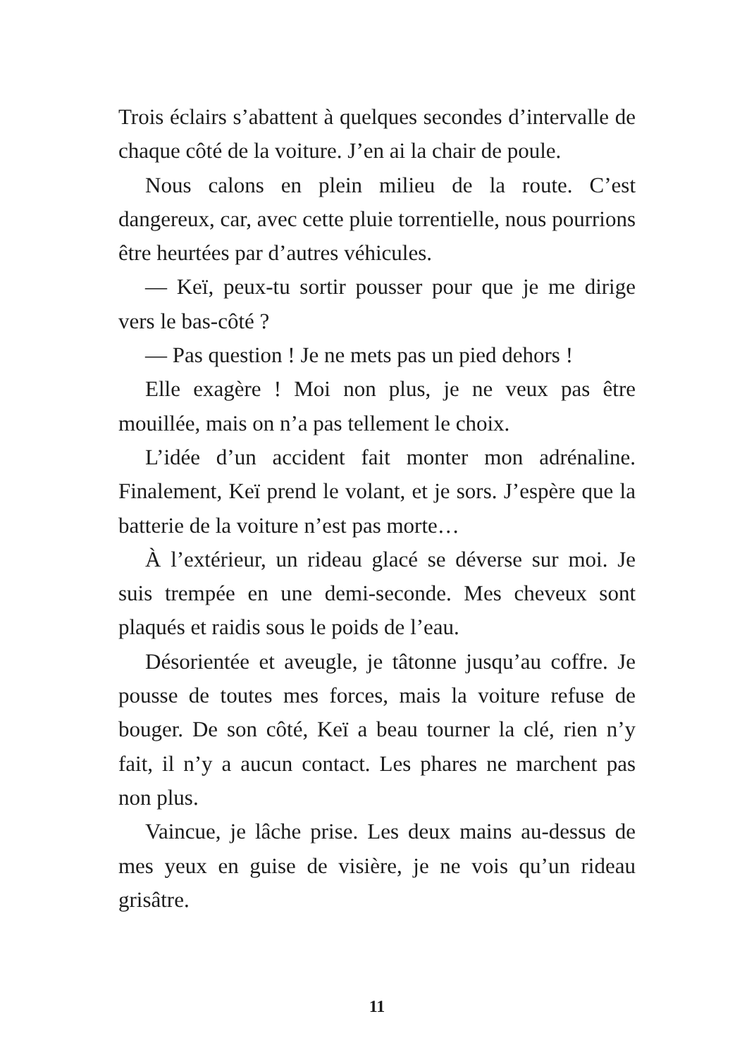Trois éclairs s’abattent à quelques secondes d’intervalle de chaque côté de la voiture. J’en ai la chair de poule.
Nous calons en plein milieu de la route. C’est dangereux, car, avec cette pluie torrentielle, nous pourrions être heurtées par d’autres véhicules.
— Keï, peux-tu sortir pousser pour que je me dirige vers le bas-côté ?
— Pas question ! Je ne mets pas un pied dehors !
Elle exagère ! Moi non plus, je ne veux pas être mouillée, mais on n’a pas tellement le choix.
L’idée d’un accident fait monter mon adrénaline. Finalement, Keï prend le volant, et je sors. J’espère que la batterie de la voiture n’est pas morte…
À l’extérieur, un rideau glacé se déverse sur moi. Je suis trempée en une demi-seconde. Mes cheveux sont plaqués et raidis sous le poids de l’eau.
Désorientée et aveugle, je tâtonne jusqu’au coffre. Je pousse de toutes mes forces, mais la voiture refuse de bouger. De son côté, Keï a beau tourner la clé, rien n’y fait, il n’y a aucun contact. Les phares ne marchent pas non plus.
Vaincue, je lâche prise. Les deux mains au-dessus de mes yeux en guise de visière, je ne vois qu’un rideau grisâtre.
11